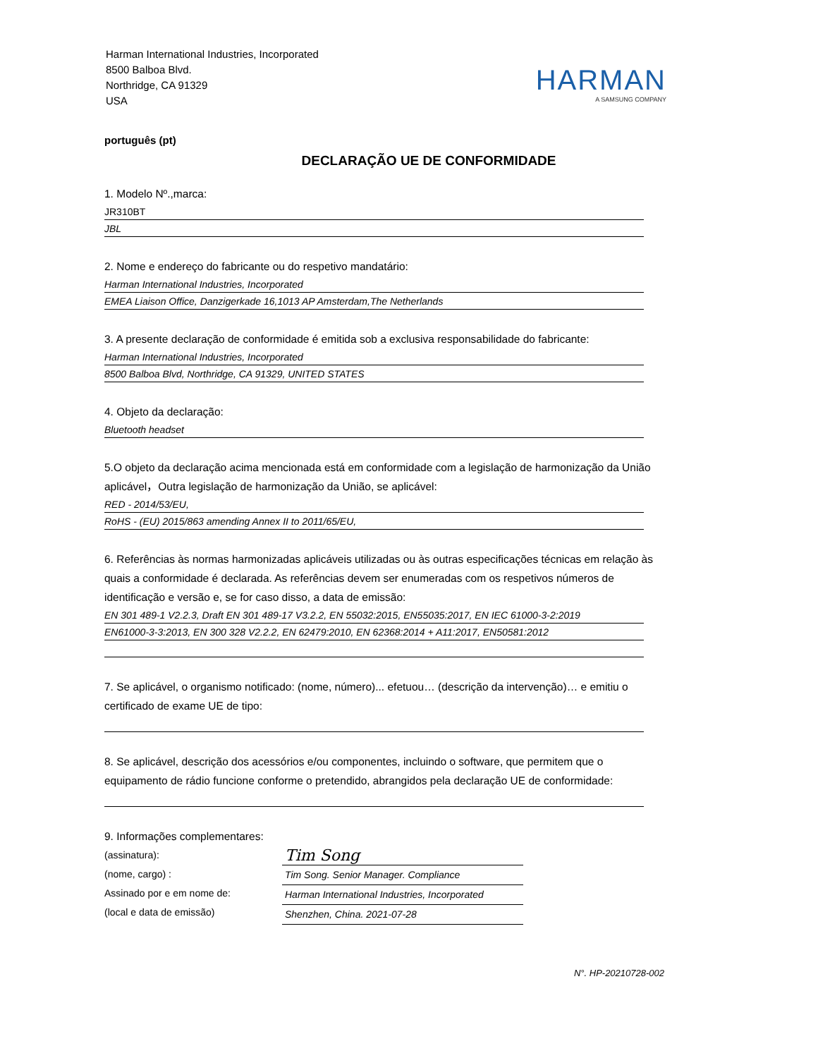Harman International Industries, Incorporated
8500 Balboa Blvd.
Northridge, CA 91329
USA
HARMAN
A SAMSUNG COMPANY
português (pt)
DECLARAÇÃO UE DE CONFORMIDADE
1. Modelo Nº.,marca:
JR310BT
JBL
2. Nome e endereço do fabricante ou do respetivo mandatário:
Harman International Industries, Incorporated
EMEA Liaison Office, Danzigerkade 16,1013 AP Amsterdam,The Netherlands
3. A presente declaração de conformidade é emitida sob a exclusiva responsabilidade do fabricante:
Harman International Industries, Incorporated
8500 Balboa Blvd, Northridge, CA 91329, UNITED STATES
4. Objeto da declaração:
Bluetooth headset
5.O objeto da declaração acima mencionada está em conformidade com a legislação de harmonização da União aplicável，Outra legislação de harmonização da União, se aplicável:
RED - 2014/53/EU,
RoHS - (EU) 2015/863 amending Annex II to 2011/65/EU,
6. Referências às normas harmonizadas aplicáveis utilizadas ou às outras especificações técnicas em relação às quais a conformidade é declarada. As referências devem ser enumeradas com os respetivos números de identificação e versão e, se for caso disso, a data de emissão:
EN 301 489-1 V2.2.3, Draft EN 301 489-17 V3.2.2, EN 55032:2015, EN55035:2017, EN IEC 61000-3-2:2019
EN61000-3-3:2013, EN 300 328 V2.2.2, EN 62479:2010, EN 62368:2014 + A11:2017, EN50581:2012
7. Se aplicável, o organismo notificado: (nome, número)... efetuou… (descrição da intervenção)… e emitiu o certificado de exame UE de tipo:
8. Se aplicável, descrição dos acessórios e/ou componentes, incluindo o software, que permitem que o equipamento de rádio funcione conforme o pretendido, abrangidos pela declaração UE de conformidade:
9. Informações complementares:
(assinatura):
(nome, cargo) :
Assinado por e em nome de:
(local e data de emissão)
Tim Song
Tim Song. Senior Manager. Compliance
Harman International Industries, Incorporated
Shenzhen, China. 2021-07-28
N°. HP-20210728-002